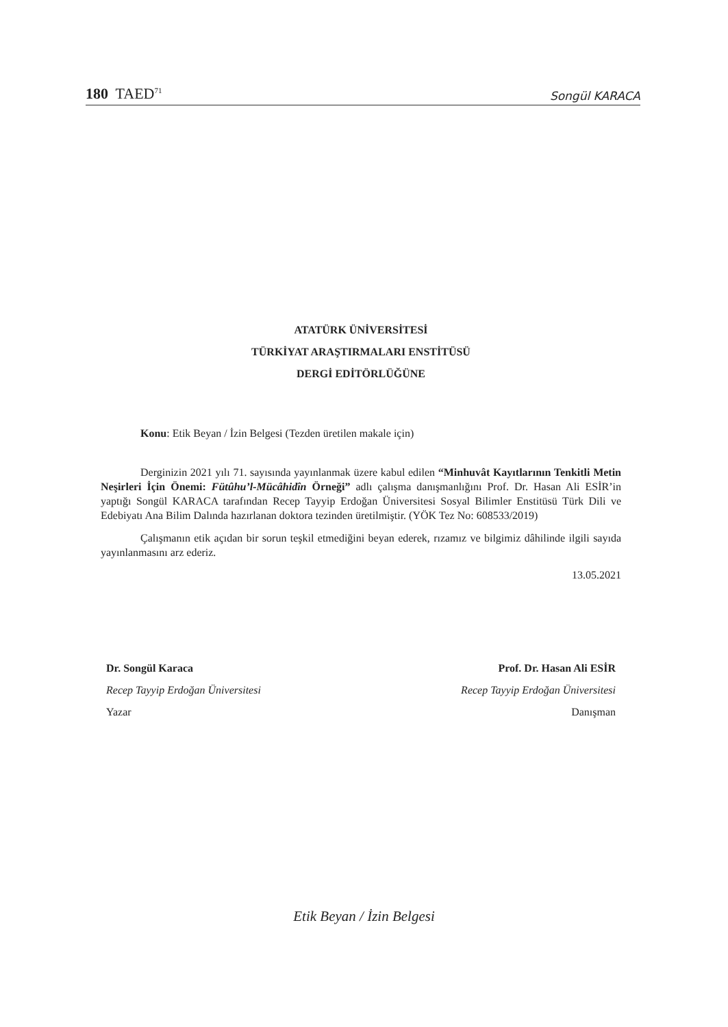180 TAED<sup>71</sup> Songül KARACA
ATATÜRK ÜNİVERSİTESİ
TÜRKİYAT ARAŞTIRMALARI ENSTİTÜSÜ
DERGİ EDİTÖRLÜĞÜNE
Konu: Etik Beyan / İzin Belgesi (Tezden üretilen makale için)
Derginizin 2021 yılı 71. sayısında yayınlanmak üzere kabul edilen “Minhuvât Kayıtlarının Tenkitli Metin Neşirleri İçin Önemi: Fütûhu’l-Mücâhidîn Örneği” adlı çalışma danışmanlığını Prof. Dr. Hasan Ali ESİR’in yaptığı Songül KARACA tarafından Recep Tayyip Erdoğan Üniversitesi Sosyal Bilimler Enstitüsü Türk Dili ve Edebiyatı Ana Bilim Dalında hazırlanan doktora tezinden üretilmiştir. (YÖK Tez No: 608533/2019)
Çalışmanın etik açıdan bir sorun teşkil etmediğini beyan ederek, rızamız ve bilgimiz dâhilinde ilgili sayıda yayınlanmasını arz ederiz.
13.05.2021
Dr. Songül Karaca
Recep Tayyip Erdoğan Üniversitesi
Yazar
Prof. Dr. Hasan Ali ESİR
Recep Tayyip Erdoğan Üniversitesi
Danışman
Etik Beyan / İzin Belgesi